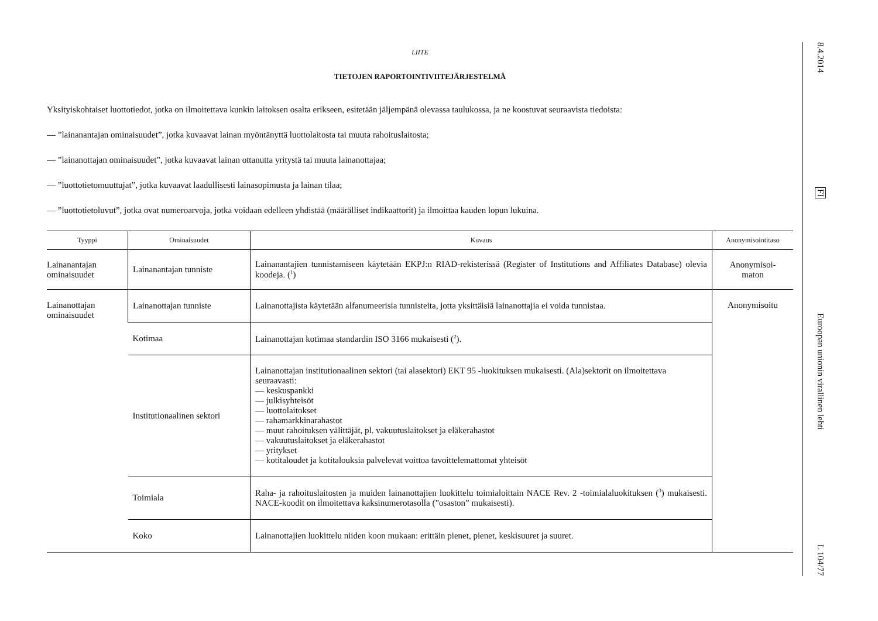LIITE
TIETOJEN RAPORTOINTIVIITEJÄRJESTELMÄ
Yksityiskohtaiset luottotiedot, jotka on ilmoitettava kunkin laitoksen osalta erikseen, esitetään jäljempänä olevassa taulukossa, ja ne koostuvat seuraavista tiedoista:
— ”lainanantajan ominaisuudet”, jotka kuvaavat lainan myöntänyttä luottolaitosta tai muuta rahoituslaitosta;
— ”lainanottajan ominaisuudet”, jotka kuvaavat lainan ottanutta yritystä tai muuta lainanottajaa;
— ”luottotietomuuttujat”, jotka kuvaavat laadullisesti lainasopimusta ja lainan tilaa;
— ”luottotietoluvut”, jotka ovat numeroarvoja, jotka voidaan edelleen yhdistää (määrälliset indikaattorit) ja ilmoittaa kauden lopun lukuina.
| Tyyppi | Ominaisuudet | Kuvaus | Anonymisointitaso |
| --- | --- | --- | --- |
| Lainanantajan ominaisuudet | Lainanantajan tunniste | Lainanantajien tunnistamiseen käytetään EKPJ:n RIAD-rekisterissä (Register of Institutions and Affiliates Database) olevia koodeja. (<sup>1</sup>) | Anonymisoi- maton |
| Lainanottajan ominaisuudet | Lainanottajan tunniste | Lainanottajista käytetään alfanumeerisia tunnisteita, jotta yksittäisiä lainanottajia ei voida tunnistaa. | Anonymisoitu |
| | Kotimaa | Lainanottajan kotimaa standardin ISO 3166 mukaisesti (<sup>2</sup>). | |
| | Institutionaalinen sektori | Lainanottajan institutionaalinen sektori (tai alasektori) EKT 95 -luokituksen mukaisesti. (Ala)sektorit on ilmoitettava seuraavasti: — keskuspankki — julkisyhteisöt — luottolaitokset — rahamarkkinarahastot — muut rahoituksen välittäjät, pl. vakuutuslaitokset ja eläkerahastot — vakuutuslaitokset ja eläkerahastot — yritykset — kotitaloudet ja kotitalouksia palvelevat voittoa tavoittelemattomat yhteisöt | |
| | Toimiala | Raha- ja rahoituslaitosten ja muiden lainanottajien luokittelu toimialoittain NACE Rev. 2 -toimialaluokituksen (<sup>3</sup>) mukaisesti. NACE-koodit on ilmoitettava kaksinumerotasolla (”osaston” mukaisesti). | |
| | Koko | Lainanottajien luokittelu niiden koon mukaan: erittäin pienet, pienet, keskisuuret ja suuret. | |
8.4.2014
FI
Euroopan unionin virallinen lehti
L 104/77